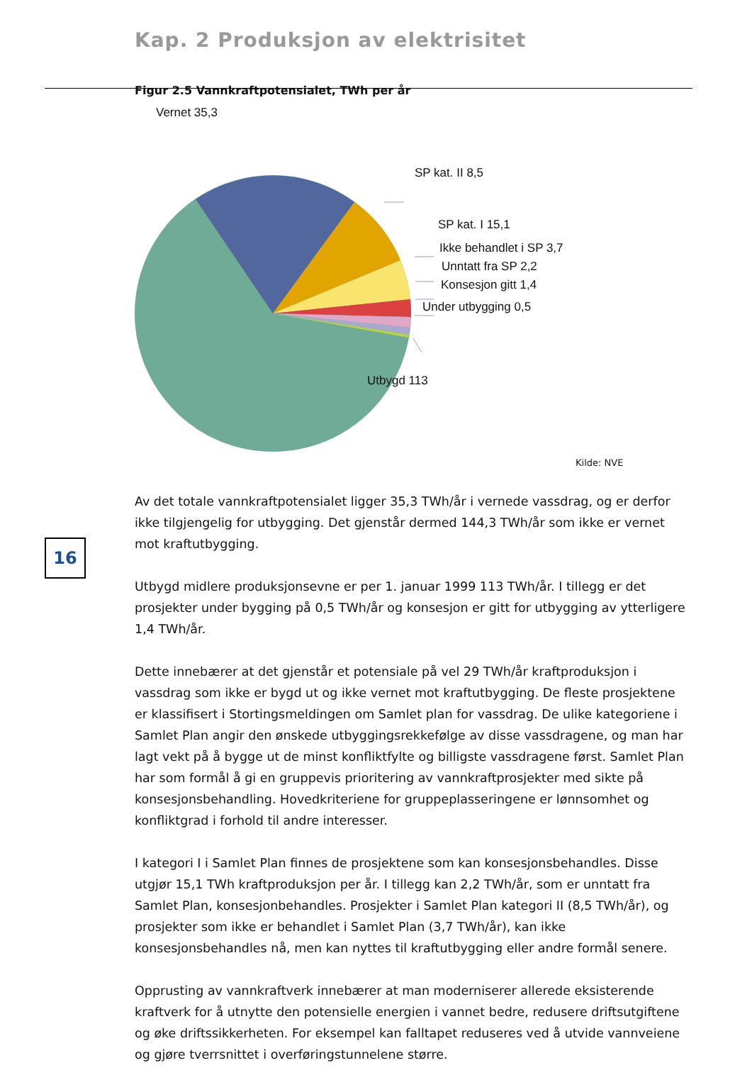Kap. 2 Produksjon av elektrisitet
Figur 2.5 Vannkraftpotensialet, TWh per år
Vernet 35,3
SP kat. II 8,5
SP kat. I 15,1
Ikke behandlet i SP 3,7
Unntatt fra SP 2,2
Konsesjon gitt 1,4
Under utbygging 0,5
Utbygd 113
Kilde: NVE
16
Av det totale vannkraftpotensialet ligger 35,3 TWh/år i vernede vassdrag, og er derfor ikke tilgjengelig for utbygging. Det gjenstår dermed 144,3 TWh/år som ikke er vernet mot kraftutbygging.
Utbygd midlere produksjonsevne er per 1. januar 1999 113 TWh/år. I tillegg er det prosjekter under bygging på 0,5 TWh/år og konsesjon er gitt for utbygging av ytterligere 1,4 TWh/år.
Dette innebærer at det gjenstår et potensiale på vel 29 TWh/år kraftproduksjon i vassdrag som ikke er bygd ut og ikke vernet mot kraftutbygging. De fleste prosjektene er klassifisert i Stortingsmeldingen om Samlet plan for vassdrag. De ulike kategoriene i Samlet Plan angir den ønskede utbyggingsrekkefølge av disse vassdragene, og man har lagt vekt på å bygge ut de minst konfliktfylte og billigste vassdragene først. Samlet Plan har som formål å gi en gruppevis prioritering av vannkraftprosjekter med sikte på konsesjonsbehandling. Hovedkriteriene for gruppeplasseringene er lønnsomhet og konfliktgrad i forhold til andre interesser.
I kategori I i Samlet Plan finnes de prosjektene som kan konsesjonsbehandles. Disse utgjør 15,1 TWh kraftproduksjon per år. I tillegg kan 2,2 TWh/år, som er unntatt fra Samlet Plan, konsesjonbehandles. Prosjekter i Samlet Plan kategori II (8,5 TWh/år), og prosjekter som ikke er behandlet i Samlet Plan (3,7 TWh/år), kan ikke konsesjonsbehandles nå, men kan nyttes til kraftutbygging eller andre formål senere.
Opprusting av vannkraftverk innebærer at man moderniserer allerede eksisterende kraftverk for å utnytte den potensielle energien i vannet bedre, redusere driftsutgiftene og øke driftssikkerheten. For eksempel kan falltapet reduseres ved å utvide vannveiene og gjøre tverrsnittet i overføringstunnelene større.